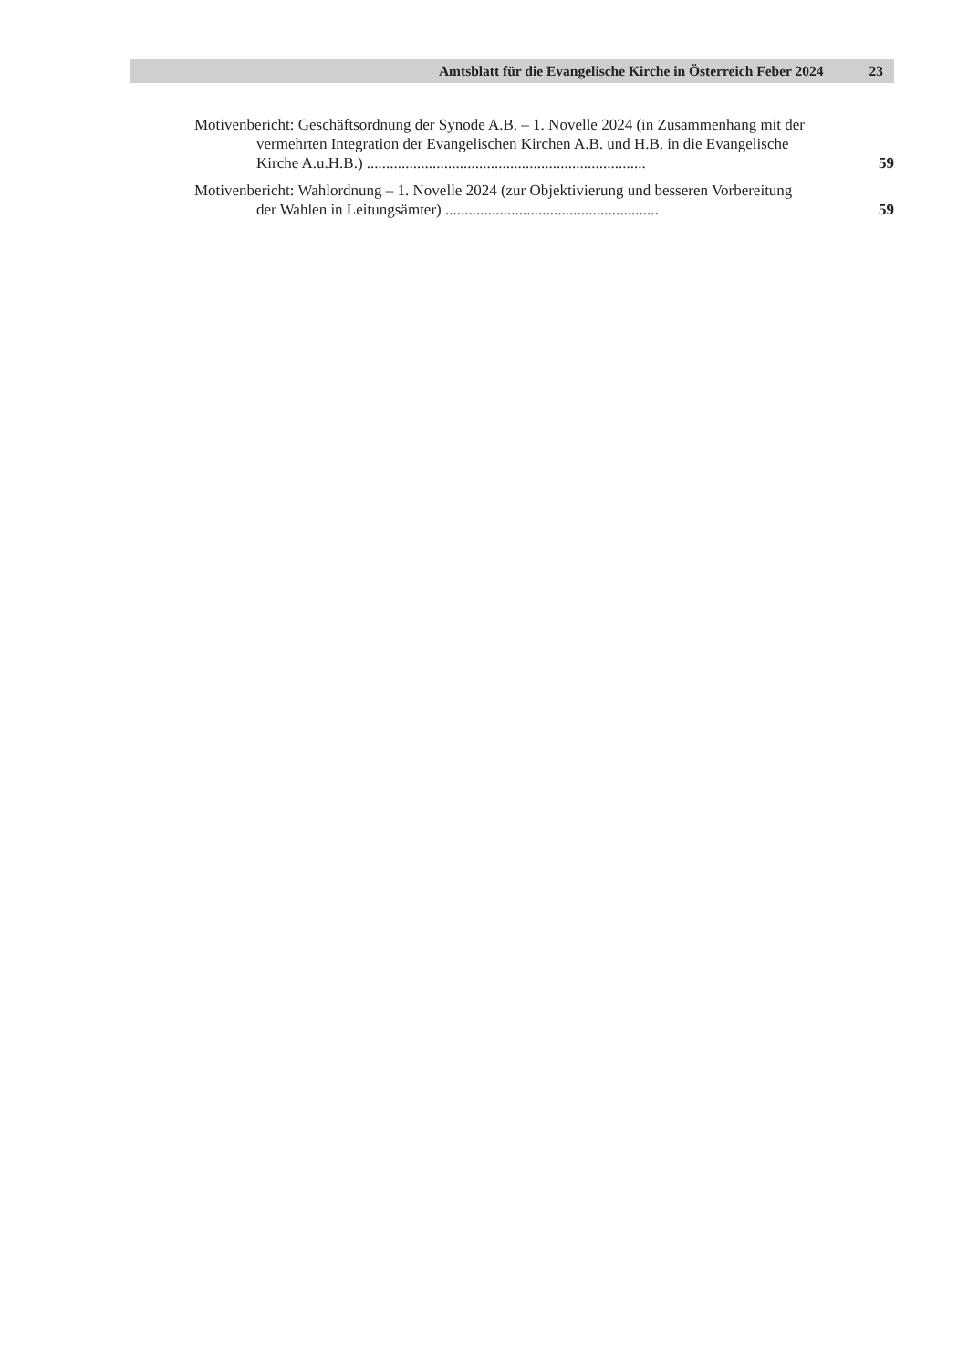Amtsblatt für die Evangelische Kirche in Österreich Feber 2024 23
Motivenbericht: Geschäftsordnung der Synode A.B. – 1. Novelle 2024 (in Zusammenhang mit der vermehrten Integration der Evangelischen Kirchen A.B. und H.B. in die Evangelische Kirche A.u.H.B.) ........................................................................
59
Motivenbericht: Wahlordnung – 1. Novelle 2024 (zur Objektivierung und besseren Vorbereitung der Wahlen in Leitungsämter) .......................................................
59